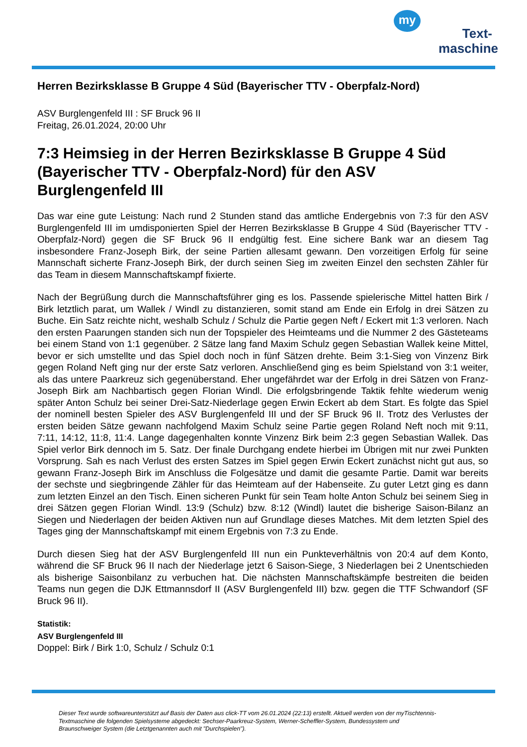my
Text-
maschine
Herren Bezirksklasse B Gruppe 4 Süd (Bayerischer TTV - Oberpfalz-Nord)
ASV Burglengenfeld III : SF Bruck 96 II
Freitag, 26.01.2024, 20:00 Uhr
7:3 Heimsieg in der Herren Bezirksklasse B Gruppe 4 Süd (Bayerischer TTV - Oberpfalz-Nord) für den ASV Burglengenfeld III
Das war eine gute Leistung: Nach rund 2 Stunden stand das amtliche Endergebnis von 7:3 für den ASV Burglengenfeld III im umdisponierten Spiel der Herren Bezirksklasse B Gruppe 4 Süd (Bayerischer TTV - Oberpfalz-Nord) gegen die SF Bruck 96 II endgültig fest. Eine sichere Bank war an diesem Tag insbesondere Franz-Joseph Birk, der seine Partien allesamt gewann. Den vorzeitigen Erfolg für seine Mannschaft sicherte Franz-Joseph Birk, der durch seinen Sieg im zweiten Einzel den sechsten Zähler für das Team in diesem Mannschaftskampf fixierte.
Nach der Begrüßung durch die Mannschaftsführer ging es los. Passende spielerische Mittel hatten Birk / Birk letztlich parat, um Wallek / Windl zu distanzieren, somit stand am Ende ein Erfolg in drei Sätzen zu Buche. Ein Satz reichte nicht, weshalb Schulz / Schulz die Partie gegen Neft / Eckert mit 1:3 verloren. Nach den ersten Paarungen standen sich nun der Topspieler des Heimteams und die Nummer 2 des Gästeteams bei einem Stand von 1:1 gegenüber. 2 Sätze lang fand Maxim Schulz gegen Sebastian Wallek keine Mittel, bevor er sich umstellte und das Spiel doch noch in fünf Sätzen drehte. Beim 3:1-Sieg von Vinzenz Birk gegen Roland Neft ging nur der erste Satz verloren. Anschließend ging es beim Spielstand von 3:1 weiter, als das untere Paarkreuz sich gegenüberstand. Eher ungefährdet war der Erfolg in drei Sätzen von Franz-Joseph Birk am Nachbartisch gegen Florian Windl. Die erfolgsbringende Taktik fehlte wiederum wenig später Anton Schulz bei seiner Drei-Satz-Niederlage gegen Erwin Eckert ab dem Start. Es folgte das Spiel der nominell besten Spieler des ASV Burglengenfeld III und der SF Bruck 96 II. Trotz des Verlustes der ersten beiden Sätze gewann nachfolgend Maxim Schulz seine Partie gegen Roland Neft noch mit 9:11, 7:11, 14:12, 11:8, 11:4. Lange dagegenhalten konnte Vinzenz Birk beim 2:3 gegen Sebastian Wallek. Das Spiel verlor Birk dennoch im 5. Satz. Der finale Durchgang endete hierbei im Übrigen mit nur zwei Punkten Vorsprung. Sah es nach Verlust des ersten Satzes im Spiel gegen Erwin Eckert zunächst nicht gut aus, so gewann Franz-Joseph Birk im Anschluss die Folgesätze und damit die gesamte Partie. Damit war bereits der sechste und siegbringende Zähler für das Heimteam auf der Habenseite. Zu guter Letzt ging es dann zum letzten Einzel an den Tisch. Einen sicheren Punkt für sein Team holte Anton Schulz bei seinem Sieg in drei Sätzen gegen Florian Windl. 13:9 (Schulz) bzw. 8:12 (Windl) lautet die bisherige Saison-Bilanz an Siegen und Niederlagen der beiden Aktiven nun auf Grundlage dieses Matches. Mit dem letzten Spiel des Tages ging der Mannschaftskampf mit einem Ergebnis von 7:3 zu Ende.
Durch diesen Sieg hat der ASV Burglengenfeld III nun ein Punkteverhältnis von 20:4 auf dem Konto, während die SF Bruck 96 II nach der Niederlage jetzt 6 Saison-Siege, 3 Niederlagen bei 2 Unentschieden als bisherige Saisonbilanz zu verbuchen hat. Die nächsten Mannschaftskämpfe bestreiten die beiden Teams nun gegen die DJK Ettmannsdorf II (ASV Burglengenfeld III) bzw. gegen die TTF Schwandorf (SF Bruck 96 II).
Statistik:
ASV Burglengenfeld III
Doppel: Birk / Birk 1:0, Schulz / Schulz 0:1
Dieser Text wurde softwareunterstützt auf Basis der Daten aus click-TT vom 26.01.2024 (22:13) erstellt. Aktuell werden von der myTischtennis-Textmaschine die folgenden Spielsysteme abgedeckt: Sechser-Paarkreuz-System, Werner-Scheffler-System, Bundessystem und Braunschweiger System (die Letztgenannten auch mit "Durchspielen").